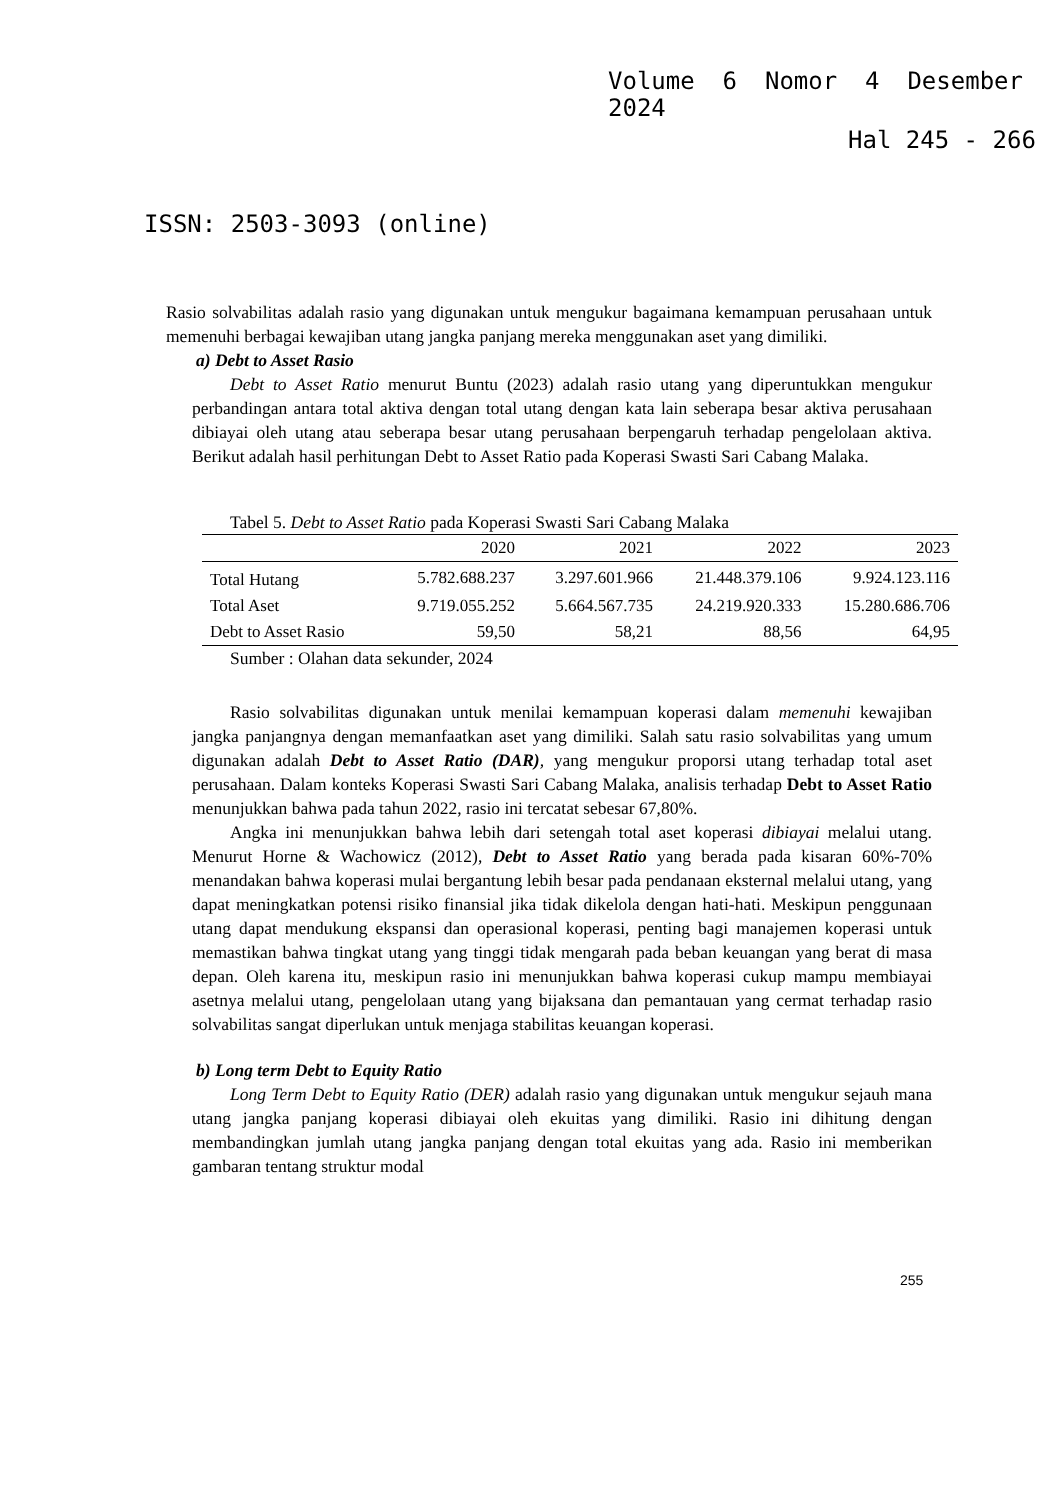Volume 6 Nomor 4 Desember
2024
Hal 245 - 266
ISSN: 2503-3093 (online)
Rasio solvabilitas adalah rasio yang digunakan untuk mengukur bagaimana kemampuan perusahaan untuk memenuhi berbagai kewajiban utang jangka panjang mereka menggunakan aset yang dimiliki.
a) Debt to Asset Rasio
Debt to Asset Ratio menurut Buntu (2023) adalah rasio utang yang diperuntukkan mengukur perbandingan antara total aktiva dengan total utang dengan kata lain seberapa besar aktiva perusahaan dibiayai oleh utang atau seberapa besar utang perusahaan berpengaruh terhadap pengelolaan aktiva. Berikut adalah hasil perhitungan Debt to Asset Ratio pada Koperasi Swasti Sari Cabang Malaka.
Tabel 5. Debt to Asset Ratio pada Koperasi Swasti Sari Cabang Malaka
| | 2020 | 2021 | 2022 | 2023 |
| --- | --- | --- | --- | --- |
| Total Hutang | 5.782.688.237 | 3.297.601.966 | 21.448.379.106 | 9.924.123.116 |
| Total Aset | 9.719.055.252 | 5.664.567.735 | 24.219.920.333 | 15.280.686.706 |
| Debt to Asset Rasio | 59,50 | 58,21 | 88,56 | 64,95 |
Sumber : Olahan data sekunder, 2024
Rasio solvabilitas digunakan untuk menilai kemampuan koperasi dalam memenuhi kewajiban jangka panjangnya dengan memanfaatkan aset yang dimiliki. Salah satu rasio solvabilitas yang umum digunakan adalah Debt to Asset Ratio (DAR), yang mengukur proporsi utang terhadap total aset perusahaan. Dalam konteks Koperasi Swasti Sari Cabang Malaka, analisis terhadap Debt to Asset Ratio menunjukkan bahwa pada tahun 2022, rasio ini tercatat sebesar 67,80%.
Angka ini menunjukkan bahwa lebih dari setengah total aset koperasi dibiayai melalui utang. Menurut Horne & Wachowicz (2012), Debt to Asset Ratio yang berada pada kisaran 60%-70% menandakan bahwa koperasi mulai bergantung lebih besar pada pendanaan eksternal melalui utang, yang dapat meningkatkan potensi risiko finansial jika tidak dikelola dengan hati-hati. Meskipun penggunaan utang dapat mendukung ekspansi dan operasional koperasi, penting bagi manajemen koperasi untuk memastikan bahwa tingkat utang yang tinggi tidak mengarah pada beban keuangan yang berat di masa depan. Oleh karena itu, meskipun rasio ini menunjukkan bahwa koperasi cukup mampu membiayai asetnya melalui utang, pengelolaan utang yang bijaksana dan pemantauan yang cermat terhadap rasio solvabilitas sangat diperlukan untuk menjaga stabilitas keuangan koperasi.
b) Long term Debt to Equity Ratio
Long Term Debt to Equity Ratio (DER) adalah rasio yang digunakan untuk mengukur sejauh mana utang jangka panjang koperasi dibiayai oleh ekuitas yang dimiliki. Rasio ini dihitung dengan membandingkan jumlah utang jangka panjang dengan total ekuitas yang ada. Rasio ini memberikan gambaran tentang struktur modal
255